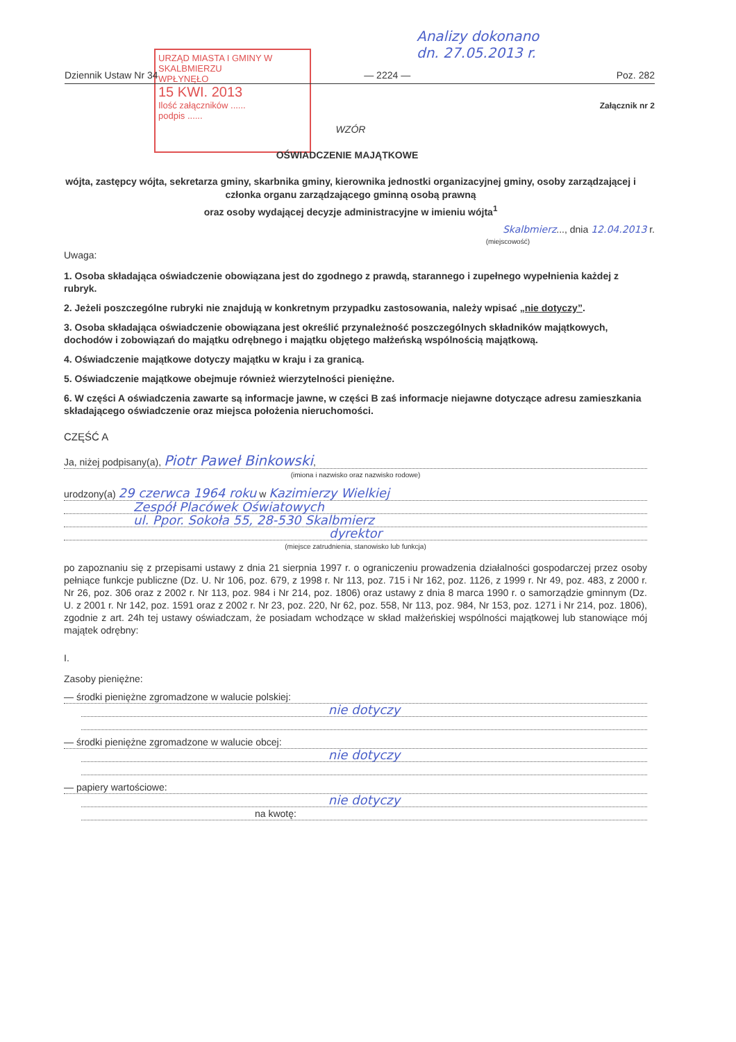URZĄD MIASTA I GMINY W SKALBMIERZU
WPŁYNĘŁO
15 KWI. 2013
Ilość załączników ......
podpis ......
Analizy dokonano
dn. 27.05.2013 r.
Dziennik Ustaw Nr 34 — 2224 — Poz. 282
Załącznik nr 2
WZÓR
OŚWIADCZENIE MAJĄTKOWE
wójta, zastępcy wójta, sekretarza gminy, skarbnika gminy, kierownika jednostki organizacyjnej gminy, osoby zarządzającej i członka organu zarządzającego gminną osobą prawną
oraz osoby wydającej decyzje administracyjne w imieniu wójta<sup>1</sup>
Skalbmierz..., dnia 12.04.2013 r.
(miejscowość)
Uwaga:
1. Osoba składająca oświadczenie obowiązana jest do zgodnego z prawdą, starannego i zupełnego wypełnienia każdej z rubryk.
2. Jeżeli poszczególne rubryki nie znajdują w konkretnym przypadku zastosowania, należy wpisać „nie dotyczy”.
3. Osoba składająca oświadczenie obowiązana jest określić przynależność poszczególnych składników majątkowych, dochodów i zobowiązań do majątku odrębnego i majątku objętego małżeńską wspólnością majątkową.
4. Oświadczenie majątkowe dotyczy majątku w kraju i za granicą.
5. Oświadczenie majątkowe obejmuje również wierzytelności pieniężne.
6. W części A oświadczenia zawarte są informacje jawne, w części B zaś informacje niejawne dotyczące adresu zamieszkania składającego oświadczenie oraz miejsca położenia nieruchomości.
CZĘŚĆ A
Ja, niżej podpisany(a), Piotr Paweł Binkowski,
(imiona i nazwisko oraz nazwisko rodowe)
urodzony(a) 29 czerwca 1964 roku w Kazimierzy Wielkiej
Zespół Placówek Oświatowych
ul. Ppor. Sokoła 55, 28-530 Skalbmierz
dyrektor
(miejsce zatrudnienia, stanowisko lub funkcja)
po zapoznaniu się z przepisami ustawy z dnia 21 sierpnia 1997 r. o ograniczeniu prowadzenia działalności gospodarczej przez osoby pełniące funkcje publiczne (Dz. U. Nr 106, poz. 679, z 1998 r. Nr 113, poz. 715 i Nr 162, poz. 1126, z 1999 r. Nr 49, poz. 483, z 2000 r. Nr 26, poz. 306 oraz z 2002 r. Nr 113, poz. 984 i Nr 214, poz. 1806) oraz ustawy z dnia 8 marca 1990 r. o samorządzie gminnym (Dz. U. z 2001 r. Nr 142, poz. 1591 oraz z 2002 r. Nr 23, poz. 220, Nr 62, poz. 558, Nr 113, poz. 984, Nr 153, poz. 1271 i Nr 214, poz. 1806), zgodnie z art. 24h tej ustawy oświadczam, że posiadam wchodzące w skład małżeńskiej wspólności majątkowej lub stanowiące mój majątek odrębny:
I.
Zasoby pieniężne:
— środki pieniężne zgromadzone w walucie polskiej:
nie dotyczy
— środki pieniężne zgromadzone w walucie obcej:
nie dotyczy
— papiery wartościowe:
nie dotyczy
na kwotę: